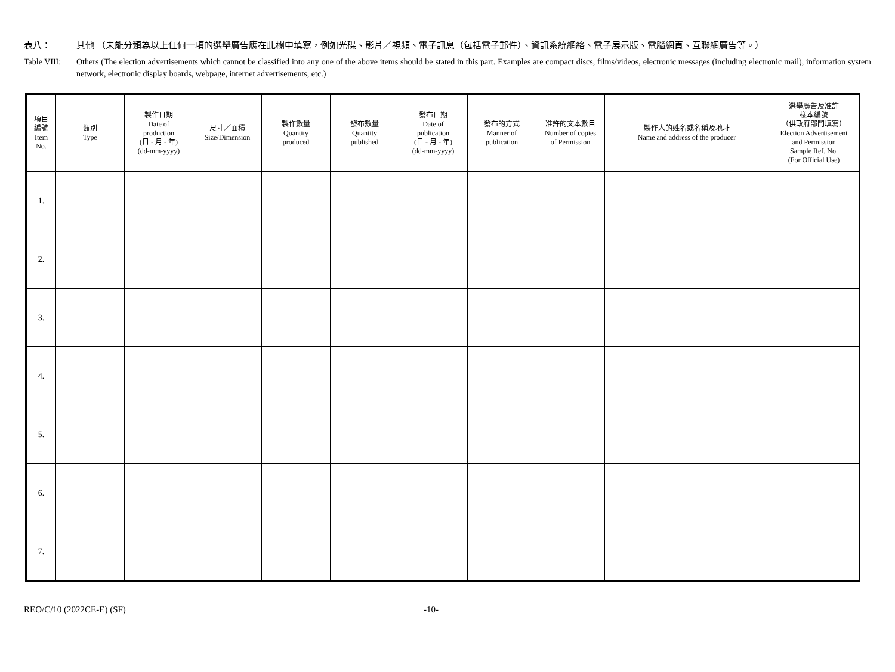表八： 其他 （未能分類為以上任何一項的選舉廣告應在此欄中填寫，例如光碟、影片／視頻、電子訊息（包括電子郵件）、資訊系統網絡、電子展示版、電腦網頁、互聯網廣告等。）
Table VIII:
Others (The election advertisements which cannot be classified into any one of the above items should be stated in this part. Examples are compact discs, films/videos, electronic messages (including electronic mail), information system network, electronic display boards, webpage, internet advertisements, etc.)
| 項目 編號 Item No. | 類別 Type | 製作日期 Date of production (日 - 月 - 年) (dd-mm-yyyy) | 尺寸／面積 Size/Dimension | 製作數量 Quantity produced | 發布數量 Quantity published | 發布日期 Date of publication (日 - 月 - 年) (dd-mm-yyyy) | 發布的方式 Manner of publication | 准許的文本數目 Number of copies of Permission | 製作人的姓名或名稱及地址 Name and address of the producer | 選舉廣告及准許 樣本編號 （供政府部門填寫） Election Advertisement and Permission Sample Ref. No. (For Official Use) |
| --- | --- | --- | --- | --- | --- | --- | --- | --- | --- | --- |
| 1. | | | | | | | | | | |
| 2. | | | | | | | | | | |
| 3. | | | | | | | | | | |
| 4. | | | | | | | | | | |
| 5. | | | | | | | | | | |
| 6. | | | | | | | | | | |
| 7. | | | | | | | | | | |
REO/C/10 (2022CE-E) (SF) -10-